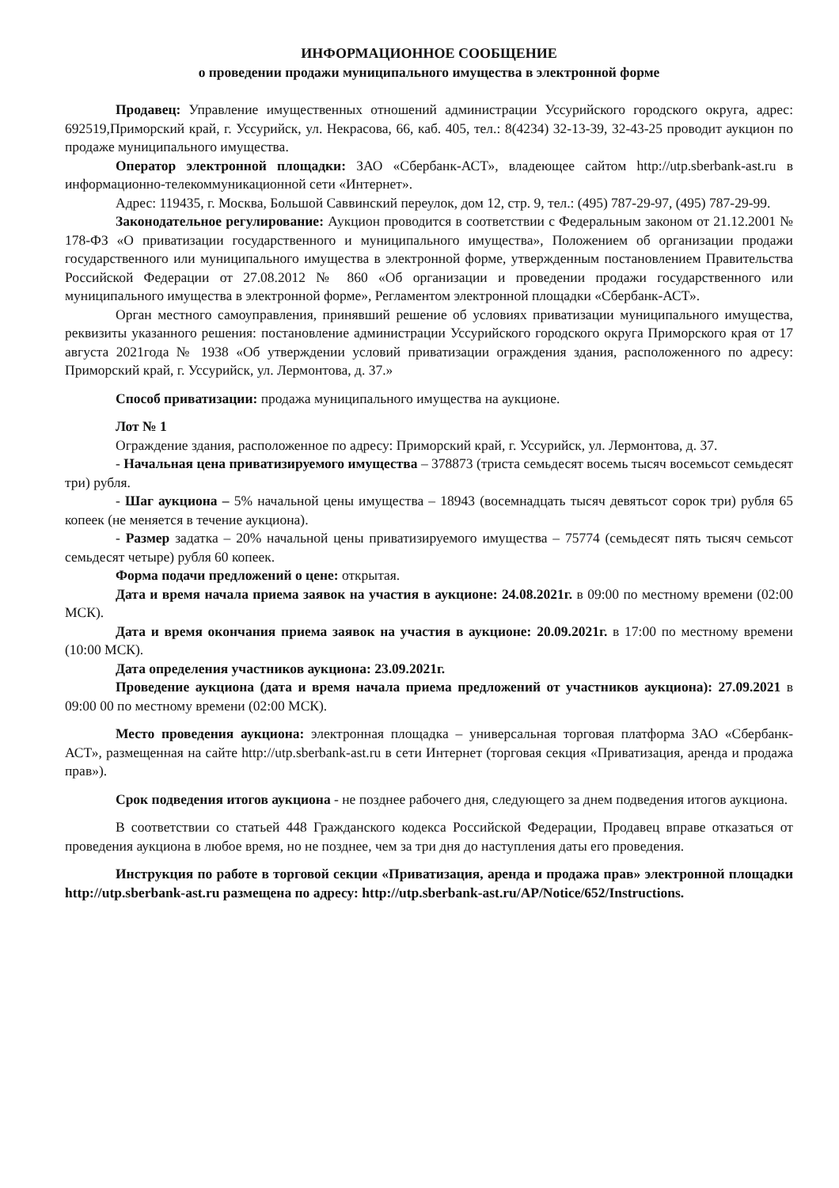ИНФОРМАЦИОННОЕ СООБЩЕНИЕ
о проведении продажи муниципального имущества в электронной форме
Продавец: Управление имущественных отношений администрации Уссурийского городского округа, адрес: 692519,Приморский край, г. Уссурийск, ул. Некрасова, 66, каб. 405, тел.: 8(4234) 32-13-39, 32-43-25 проводит аукцион по продаже муниципального имущества.
Оператор электронной площадки: ЗАО «Сбербанк-АСТ», владеющее сайтом http://utp.sberbank-ast.ru в информационно-телекоммуникационной сети «Интернет».
Адрес: 119435, г. Москва, Большой Саввинский переулок, дом 12, стр. 9, тел.: (495) 787-29-97, (495) 787-29-99.
Законодательное регулирование: Аукцион проводится в соответствии с Федеральным законом от 21.12.2001 № 178-ФЗ «О приватизации государственного и муниципального имущества», Положением об организации продажи государственного или муниципального имущества в электронной форме, утвержденным постановлением Правительства Российской Федерации от 27.08.2012 № 860 «Об организации и проведении продажи государственного или муниципального имущества в электронной форме», Регламентом электронной площадки «Сбербанк-АСТ».
Орган местного самоуправления, принявший решение об условиях приватизации муниципального имущества, реквизиты указанного решения: постановление администрации Уссурийского городского округа Приморского края от 17 августа 2021года № 1938 «Об утверждении условий приватизации ограждения здания, расположенного по адресу: Приморский край, г. Уссурийск, ул. Лермонтова, д. 37.»
Способ приватизации: продажа муниципального имущества на аукционе.
Лот № 1
Ограждение здания, расположенное по адресу: Приморский край, г. Уссурийск, ул. Лермонтова, д. 37.
- Начальная цена приватизируемого имущества – 378873 (триста семьдесят восемь тысяч восемьсот семьдесят три) рубля.
- Шаг аукциона – 5% начальной цены имущества – 18943 (восемнадцать тысяч девятьсот сорок три) рубля 65 копеек (не меняется в течение аукциона).
- Размер задатка – 20% начальной цены приватизируемого имущества – 75774 (семьдесят пять тысяч семьсот семьдесят четыре) рубля 60 копеек.
Форма подачи предложений о цене: открытая.
Дата и время начала приема заявок на участия в аукционе: 24.08.2021г. в 09:00 по местному времени (02:00 МСК).
Дата и время окончания приема заявок на участия в аукционе: 20.09.2021г. в 17:00 по местному времени (10:00 МСК).
Дата определения участников аукциона: 23.09.2021г.
Проведение аукциона (дата и время начала приема предложений от участников аукциона): 27.09.2021 в 09:00 00 по местному времени (02:00 МСК).
Место проведения аукциона: электронная площадка – универсальная торговая платформа ЗАО «Сбербанк-АСТ», размещенная на сайте http://utp.sberbank-ast.ru в сети Интернет (торговая секция «Приватизация, аренда и продажа прав»).
Срок подведения итогов аукциона - не позднее рабочего дня, следующего за днем подведения итогов аукциона.
В соответствии со статьей 448 Гражданского кодекса Российской Федерации, Продавец вправе отказаться от проведения аукциона в любое время, но не позднее, чем за три дня до наступления даты его проведения.
Инструкция по работе в торговой секции «Приватизация, аренда и продажа прав» электронной площадки http://utp.sberbank-ast.ru размещена по адресу: http://utp.sberbank-ast.ru/AP/Notice/652/Instructions.